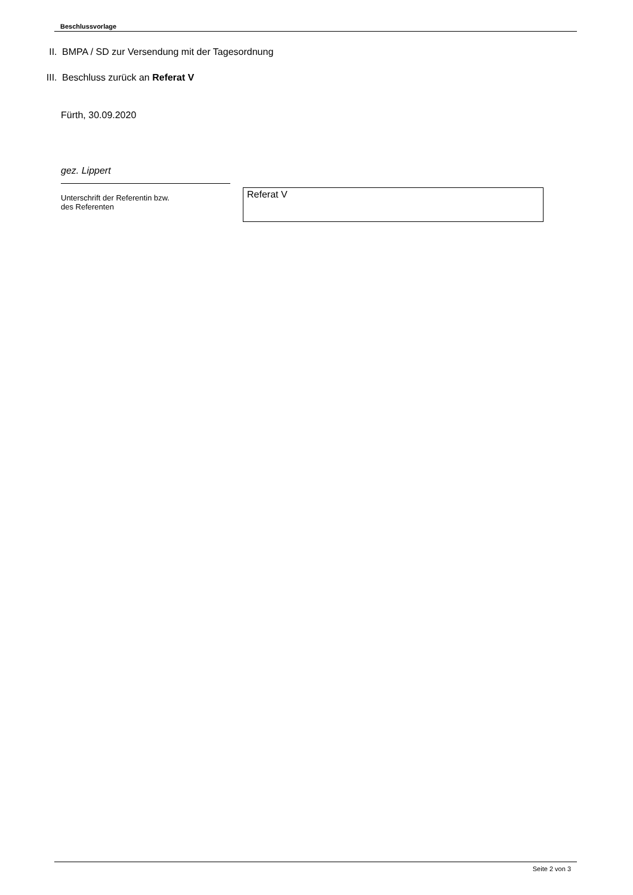Beschlussvorlage
II. BMPA / SD zur Versendung mit der Tagesordnung
III. Beschluss zurück an Referat V
Fürth, 30.09.2020
gez. Lippert
Unterschrift der Referentin bzw.
des Referenten
Referat V
Seite 2 von 3